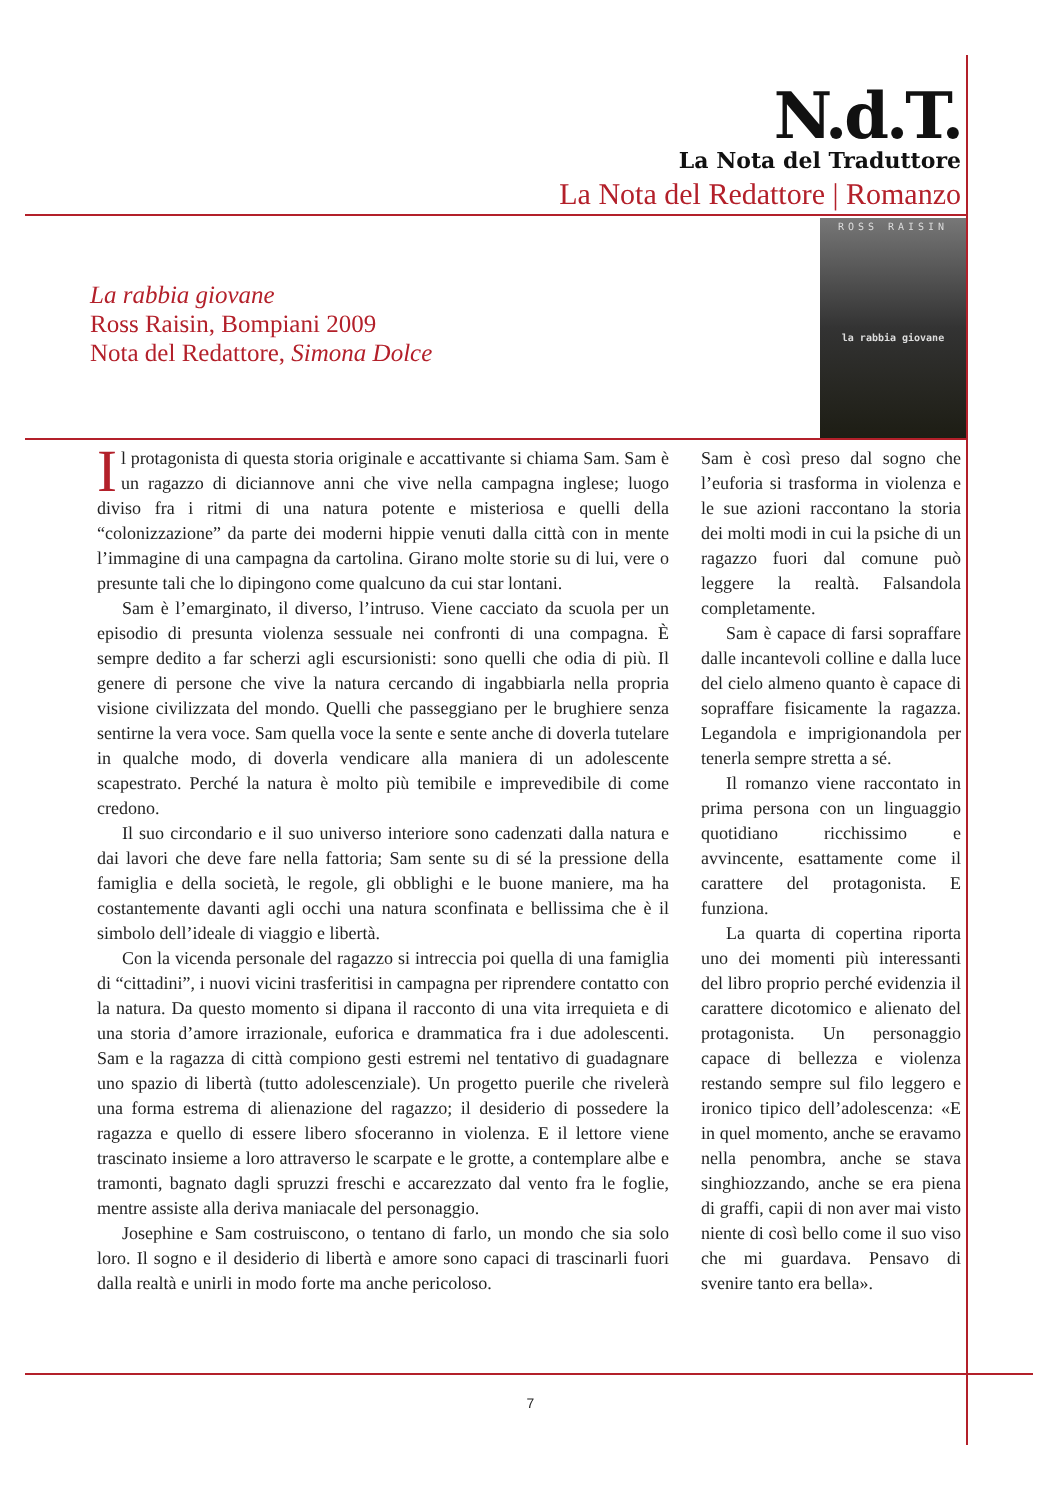N.d.T.
La Nota del Traduttore
La Nota del Redattore | Romanzo
ROSS RAISIN
la rabbia giovane
La rabbia giovane
Ross Raisin, Bompiani 2009
Nota del Redattore, Simona Dolce
Il protagonista di questa storia originale e accattivante si chiama Sam. Sam è un ragazzo di diciannove anni che vive nella campagna inglese; luogo diviso fra i ritmi di una natura potente e misteriosa e quelli della “colonizzazione” da parte dei moderni hippie venuti dalla città con in mente l’immagine di una campagna da cartolina. Girano molte storie su di lui, vere o presunte tali che lo dipingono come qualcuno da cui star lontani.
Sam è l’emarginato, il diverso, l’intruso. Viene cacciato da scuola per un episodio di presunta violenza sessuale nei confronti di una compagna. È sempre dedito a far scherzi agli escursionisti: sono quelli che odia di più. Il genere di persone che vive la natura cercando di ingabbiarla nella propria visione civilizzata del mondo. Quelli che passeggiano per le brughiere senza sentirne la vera voce. Sam quella voce la sente e sente anche di doverla tutelare in qualche modo, di doverla vendicare alla maniera di un adolescente scapestrato. Perché la natura è molto più temibile e imprevedibile di come credono.
Il suo circondario e il suo universo interiore sono cadenzati dalla natura e dai lavori che deve fare nella fattoria; Sam sente su di sé la pressione della famiglia e della società, le regole, gli obblighi e le buone maniere, ma ha costantemente davanti agli occhi una natura sconfinata e bellissima che è il simbolo dell’ideale di viaggio e libertà.
Con la vicenda personale del ragazzo si intreccia poi quella di una famiglia di “cittadini”, i nuovi vicini trasferitisi in campagna per riprendere contatto con la natura. Da questo momento si dipana il racconto di una vita irrequieta e di una storia d’amore irrazionale, euforica e drammatica fra i due adolescenti. Sam e la ragazza di città compiono gesti estremi nel tentativo di guadagnare uno spazio di libertà (tutto adolescenziale). Un progetto puerile che rivelerà una forma estrema di alienazione del ragazzo; il desiderio di possedere la ragazza e quello di essere libero sfoceranno in violenza. E il lettore viene trascinato insieme a loro attraverso le scarpate e le grotte, a contemplare albe e tramonti, bagnato dagli spruzzi freschi e accarezzato dal vento fra le foglie, mentre assiste alla deriva maniacale del personaggio.
Josephine e Sam costruiscono, o tentano di farlo, un mondo che sia solo loro. Il sogno e il desiderio di libertà e amore sono capaci di trascinarli fuori dalla realtà e unirli in modo forte ma anche pericoloso.
Sam è così preso dal sogno che l’euforia si trasforma in violenza e le sue azioni raccontano la storia dei molti modi in cui la psiche di un ragazzo fuori dal comune può leggere la realtà. Falsandola completamente.
Sam è capace di farsi sopraffare dalle incantevoli colline e dalla luce del cielo almeno quanto è capace di sopraffare fisicamente la ragazza. Legandola e imprigionandola per tenerla sempre stretta a sé.
Il romanzo viene raccontato in prima persona con un linguaggio quotidiano ricchissimo e avvincente, esattamente come il carattere del protagonista. E funziona.
La quarta di copertina riporta uno dei momenti più interessanti del libro proprio perché evidenzia il carattere dicotomico e alienato del protagonista. Un personaggio capace di bellezza e violenza restando sempre sul filo leggero e ironico tipico dell’adolescenza: «E in quel momento, anche se eravamo nella penombra, anche se stava singhiozzando, anche se era piena di graffi, capii di non aver mai visto niente di così bello come il suo viso che mi guardava. Pensavo di svenire tanto era bella».
7